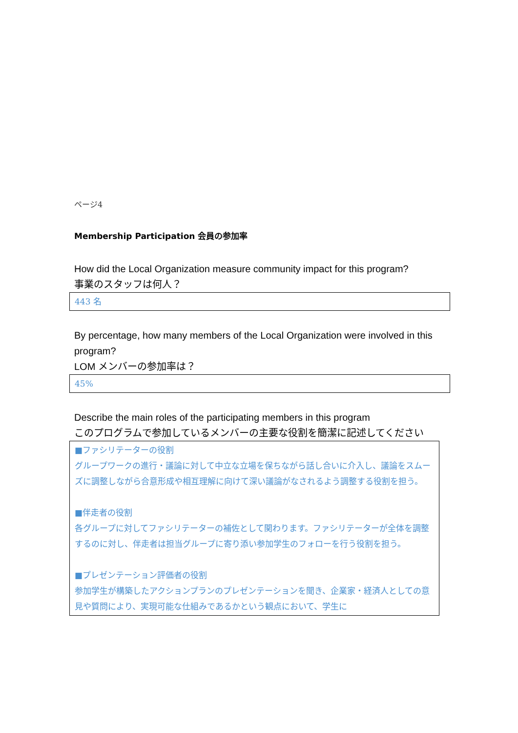ページ4
Membership Participation 会員の参加率
How did the Local Organization measure community impact for this program?
事業のスタッフは何人？
443 名
By percentage, how many members of the Local Organization were involved in this program?
LOM メンバーの参加率は？
45%
Describe the main roles of the participating members in this program
このプログラムで参加しているメンバーの主要な役割を簡潔に記述してください
■ファシリテーターの役割
グループワークの進行・議論に対して中立な立場を保ちながら話し合いに介入し、議論をスムーズに調整しながら合意形成や相互理解に向けて深い議論がなされるよう調整する役割を担う。
■伴走者の役割
各グループに対してファシリテーターの補佐として関わります。ファシリテーターが全体を調整するのに対し、伴走者は担当グループに寄り添い参加学生のフォローを行う役割を担う。
■プレゼンテーション評価者の役割
参加学生が構築したアクションプランのプレゼンテーションを聞き、企業家・経済人としての意見や質問により、実現可能な仕組みであるかという観点において、学生に